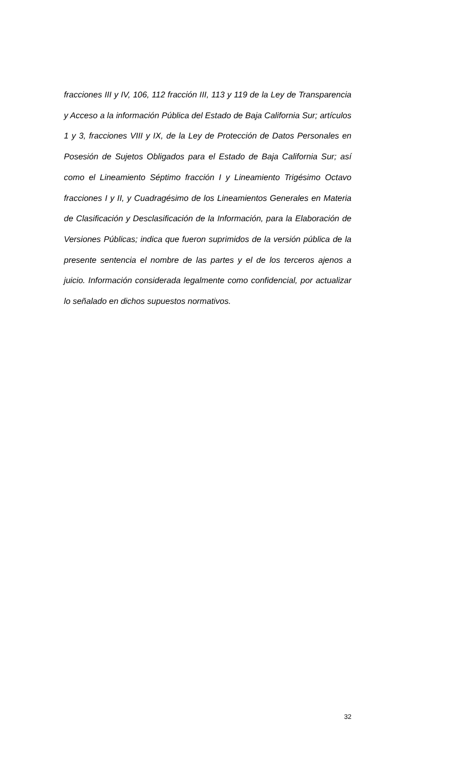fracciones III y IV, 106, 112 fracción III, 113 y 119 de la Ley de Transparencia y Acceso a la información Pública del Estado de Baja California Sur; artículos 1 y 3, fracciones VIII y IX, de la Ley de Protección de Datos Personales en Posesión de Sujetos Obligados para el Estado de Baja California Sur; así como el Lineamiento Séptimo fracción I y Lineamiento Trigésimo Octavo fracciones I y II, y Cuadragésimo de los Lineamientos Generales en Materia de Clasificación y Desclasificación de la Información, para la Elaboración de Versiones Públicas; indica que fueron suprimidos de la versión pública de la presente sentencia el nombre de las partes y el de los terceros ajenos a juicio. Información considerada legalmente como confidencial, por actualizar lo señalado en dichos supuestos normativos.
32